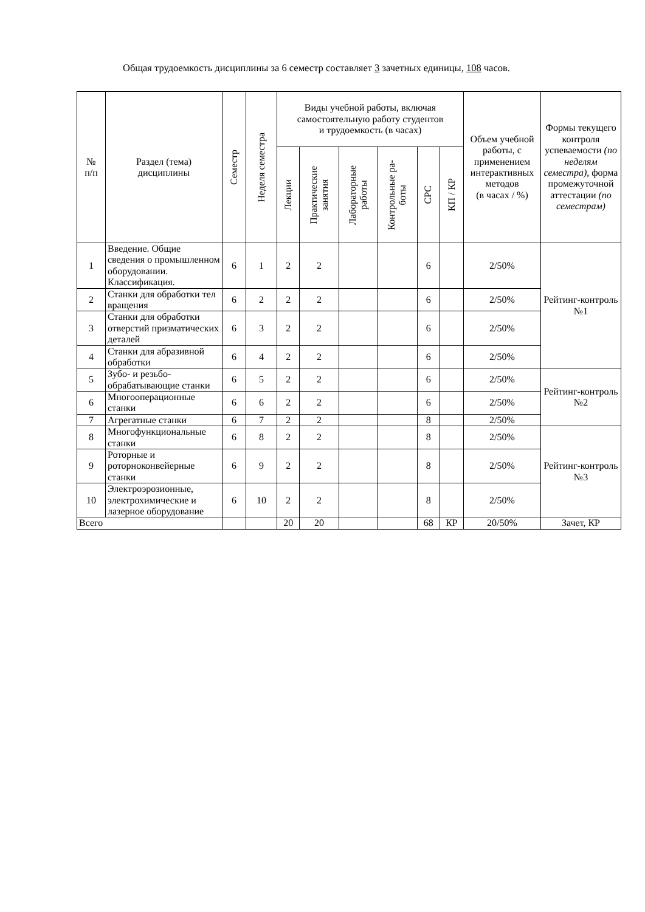Общая трудоемкость дисциплины за 6 семестр составляет 3 зачетных единицы, 108 часов.
| № п/п | Раздел (тема) дисциплины | Семестр | Неделя семестра | Виды учебной работы, включая самостоятельную работу студентов и трудоемкость (в часах) | | | | | | Объем учебной работы, с применением интерактивных методов (в часах / %) | Формы текущего контроля успеваемости (по неделям семестра), форма промежуточной аттестации (по семестрам) |
| --- | --- | --- | --- | --- | --- | --- | --- | --- | --- | --- | --- |
| | | | | Лекции | Практические занятия | Лабораторные работы | Контрольные ра- боты | СРС | КП / КР | | |
| 1 | Введение. Общие сведения о промышленном оборудовании. Классификация. | 6 | 1 | 2 | 2 | | | 6 | | 2/50% | Рейтинг-контроль №1 |
| 2 | Станки для обработки тел вращения | 6 | 2 | 2 | 2 | | | 6 | | 2/50% | |
| 3 | Станки для обработки отверстий призматических деталей | 6 | 3 | 2 | 2 | | | 6 | | 2/50% | |
| 4 | Станки для абразивной обработки | 6 | 4 | 2 | 2 | | | 6 | | 2/50% | |
| 5 | Зубо- и резьбо- обрабатывающие станки | 6 | 5 | 2 | 2 | | | 6 | | 2/50% | Рейтинг-контроль №2 |
| 6 | Многооперационные станки | 6 | 6 | 2 | 2 | | | 6 | | 2/50% | |
| 7 | Агрегатные станки | 6 | 7 | 2 | 2 | | | 8 | | 2/50% | |
| 8 | Многофункциональные станки | 6 | 8 | 2 | 2 | | | 8 | | 2/50% | Рейтинг-контроль №3 |
| 9 | Роторные и роторноконвейерные станки | 6 | 9 | 2 | 2 | | | 8 | | 2/50% | |
| 10 | Электроэрозионные, электрохимические и лазерное оборудование | 6 | 10 | 2 | 2 | | | 8 | | 2/50% | |
| Всего | | | | 20 | 20 | | | 68 | КР | 20/50% | Зачет, КР |